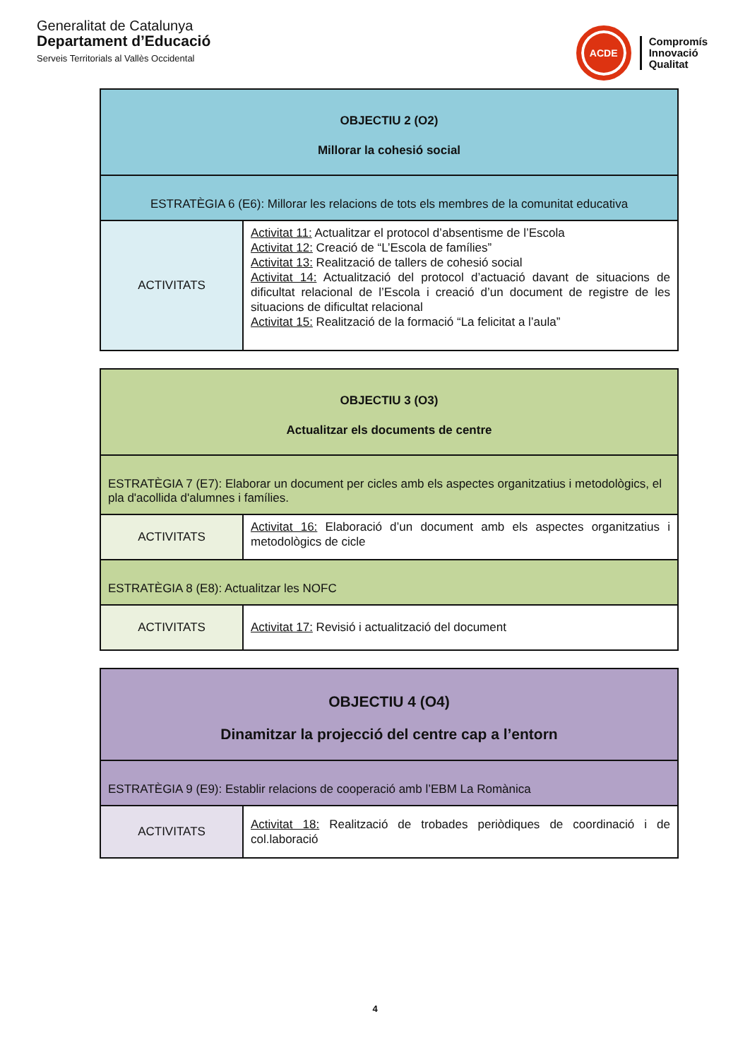Generalitat de Catalunya
Departament d’Educació
Serveis Territorials al Vallès Occidental
ACDE
Compromís
Innovació
Qualitat
| OBJECTIU 2 (O2) Millorar la cohesió social | |
| ESTRATÈGIA 6 (E6): Millorar les relacions de tots els membres de la comunitat educativa | |
| ACTIVITATS | Activitat 11: Actualitzar el protocol d’absentisme de l’Escola Activitat 12: Creació de “L’Escola de famílies” Activitat 13: Realització de tallers de cohesió social Activitat 14: Actualització del protocol d’actuació davant de situacions de dificultat relacional de l’Escola i creació d’un document de registre de les situacions de dificultat relacional Activitat 15: Realització de la formació “La felicitat a l’aula” |
| OBJECTIU 3 (O3) Actualitzar els documents de centre | |
| ESTRATÈGIA 7 (E7): Elaborar un document per cicles amb els aspectes organitzatius i metodològics, el pla d'acollida d'alumnes i famílies. | |
| ACTIVITATS | Activitat 16: Elaboració d’un document amb els aspectes organitzatius i metodològics de cicle |
| ESTRATÈGIA 8 (E8): Actualitzar les NOFC | |
| ACTIVITATS | Activitat 17: Revisió i actualització del document |
| OBJECTIU 4 (O4) Dinamitzar la projecció del centre cap a l’entorn | |
| ESTRATÈGIA 9 (E9): Establir relacions de cooperació amb l’EBM La Romànica | |
| ACTIVITATS | Activitat 18: Realització de trobades periòdiques de coordinació i de col.laboració |
4